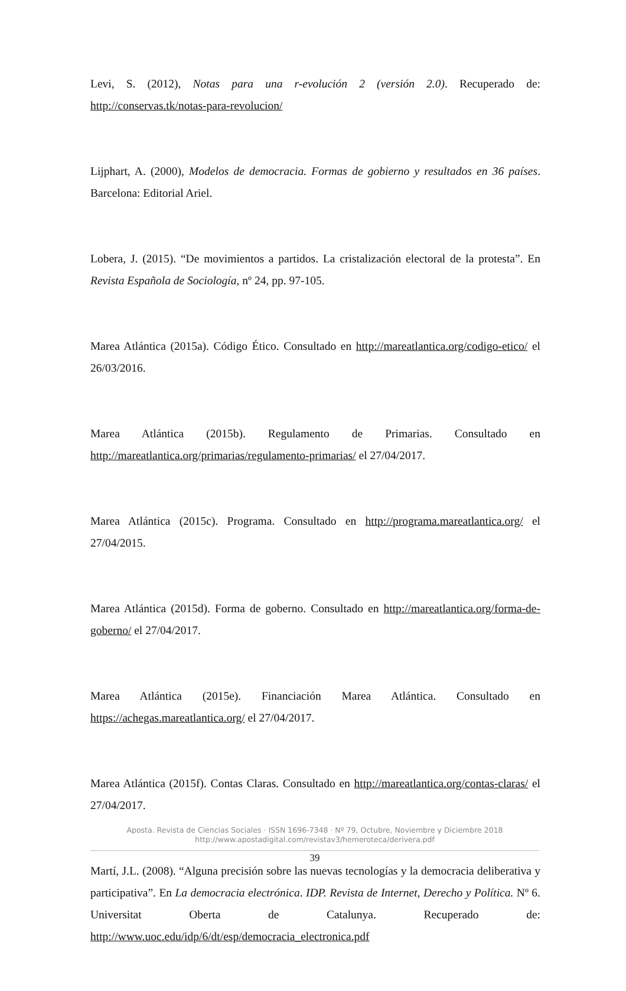Levi, S. (2012), Notas para una r-evolución 2 (versión 2.0). Recuperado de: http://conservas.tk/notas-para-revolucion/
Lijphart, A. (2000), Modelos de democracia. Formas de gobierno y resultados en 36 países. Barcelona: Editorial Ariel.
Lobera, J. (2015). “De movimientos a partidos. La cristalización electoral de la protesta”. En Revista Española de Sociología, nº 24, pp. 97-105.
Marea Atlántica (2015a). Código Ético. Consultado en http://mareatlantica.org/codigo-etico/ el 26/03/2016.
Marea Atlántica (2015b). Regulamento de Primarias. Consultado en http://mareatlantica.org/primarias/regulamento-primarias/ el 27/04/2017.
Marea Atlántica (2015c). Programa. Consultado en http://programa.mareatlantica.org/ el 27/04/2015.
Marea Atlántica (2015d). Forma de goberno. Consultado en http://mareatlantica.org/forma-de-goberno/ el 27/04/2017.
Marea Atlántica (2015e). Financiación Marea Atlántica. Consultado en https://achegas.mareatlantica.org/ el 27/04/2017.
Marea Atlántica (2015f). Contas Claras. Consultado en http://mareatlantica.org/contas-claras/ el 27/04/2017.
Martí, J.L. (2008). “Alguna precisión sobre las nuevas tecnologías y la democracia deliberativa y participativa”. En La democracia electrónica. IDP. Revista de Internet, Derecho y Política. Nº 6. Universitat Oberta de Catalunya. Recuperado de: http://www.uoc.edu/idp/6/dt/esp/democracia_electronica.pdf
Aposta. Revista de Ciencias Sociales · ISSN 1696-7348 · Nº 79, Octubre, Noviembre y Diciembre 2018
http://www.apostadigital.com/revistav3/hemeroteca/derivera.pdf
39